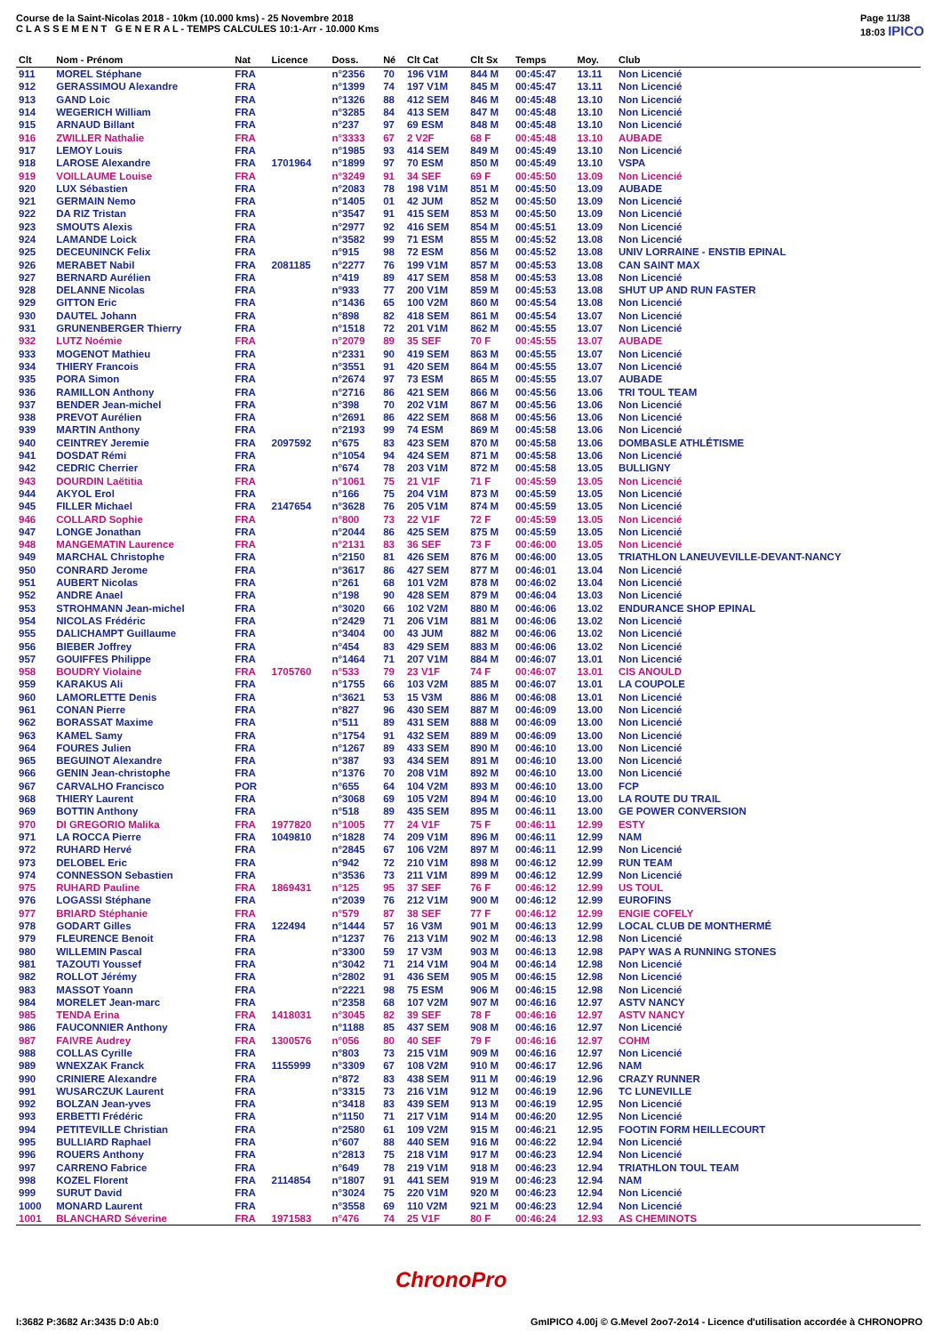Course de la Saint-Nicolas 2018 - 10km (10.000 kms) - 25 Novembre 2018
C L A S S E M E N T G E N E R A L - TEMPS CALCULES 10:1-Arr - 10.000 Kms
Page 11/38
18:03 IPICO
| Clt | Nom - Prénom | Nat | Licence | Doss. | Né | Clt Cat | Clt Sx | Temps | Moy. | Club |
| --- | --- | --- | --- | --- | --- | --- | --- | --- | --- | --- |
| 911 | MOREL Stéphane | FRA | | n°2356 | 70 | 196 V1M | 844 M | 00:45:47 | 13.11 | Non Licencié |
| 912 | GERASSIMOU Alexandre | FRA | | n°1399 | 74 | 197 V1M | 845 M | 00:45:47 | 13.11 | Non Licencié |
| 913 | GAND Loic | FRA | | n°1326 | 88 | 412 SEM | 846 M | 00:45:48 | 13.10 | Non Licencié |
| 914 | WEGERICH William | FRA | | n°3285 | 84 | 413 SEM | 847 M | 00:45:48 | 13.10 | Non Licencié |
| 915 | ARNAUD Billant | FRA | | n°237 | 97 | 69 ESM | 848 M | 00:45:48 | 13.10 | Non Licencié |
| 916 | ZWILLER Nathalie | FRA | | n°3333 | 67 | 2 V2F | 68 F | 00:45:48 | 13.10 | AUBADE |
| 917 | LEMOY Louis | FRA | | n°1985 | 93 | 414 SEM | 849 M | 00:45:49 | 13.10 | Non Licencié |
| 918 | LAROSE Alexandre | FRA | 1701964 | n°1899 | 97 | 70 ESM | 850 M | 00:45:49 | 13.10 | VSPA |
| 919 | VOILLAUME Louise | FRA | | n°3249 | 91 | 34 SEF | 69 F | 00:45:50 | 13.09 | Non Licencié |
| 920 | LUX Sébastien | FRA | | n°2083 | 78 | 198 V1M | 851 M | 00:45:50 | 13.09 | AUBADE |
| 921 | GERMAIN Nemo | FRA | | n°1405 | 01 | 42 JUM | 852 M | 00:45:50 | 13.09 | Non Licencié |
| 922 | DA RIZ Tristan | FRA | | n°3547 | 91 | 415 SEM | 853 M | 00:45:50 | 13.09 | Non Licencié |
| 923 | SMOUTS Alexis | FRA | | n°2977 | 92 | 416 SEM | 854 M | 00:45:51 | 13.09 | Non Licencié |
| 924 | LAMANDE Loick | FRA | | n°3582 | 99 | 71 ESM | 855 M | 00:45:52 | 13.08 | Non Licencié |
| 925 | DECEUNINCK Felix | FRA | | n°915 | 98 | 72 ESM | 856 M | 00:45:52 | 13.08 | UNIV LORRAINE - ENSTIB EPINAL |
| 926 | MERABET Nabil | FRA | 2081185 | n°2277 | 76 | 199 V1M | 857 M | 00:45:53 | 13.08 | CAN SAINT MAX |
| 927 | BERNARD Aurélien | FRA | | n°419 | 89 | 417 SEM | 858 M | 00:45:53 | 13.08 | Non Licencié |
| 928 | DELANNE Nicolas | FRA | | n°933 | 77 | 200 V1M | 859 M | 00:45:53 | 13.08 | SHUT UP AND RUN FASTER |
| 929 | GITTON Eric | FRA | | n°1436 | 65 | 100 V2M | 860 M | 00:45:54 | 13.08 | Non Licencié |
| 930 | DAUTEL Johann | FRA | | n°898 | 82 | 418 SEM | 861 M | 00:45:54 | 13.07 | Non Licencié |
| 931 | GRUNENBERGER Thierry | FRA | | n°1518 | 72 | 201 V1M | 862 M | 00:45:55 | 13.07 | Non Licencié |
| 932 | LUTZ Noémie | FRA | | n°2079 | 89 | 35 SEF | 70 F | 00:45:55 | 13.07 | AUBADE |
| 933 | MOGENOT Mathieu | FRA | | n°2331 | 90 | 419 SEM | 863 M | 00:45:55 | 13.07 | Non Licencié |
| 934 | THIERY Francois | FRA | | n°3551 | 91 | 420 SEM | 864 M | 00:45:55 | 13.07 | Non Licencié |
| 935 | PORA Simon | FRA | | n°2674 | 97 | 73 ESM | 865 M | 00:45:55 | 13.07 | AUBADE |
| 936 | RAMILLON Anthony | FRA | | n°2716 | 86 | 421 SEM | 866 M | 00:45:56 | 13.06 | TRI TOUL TEAM |
| 937 | BENDER Jean-michel | FRA | | n°398 | 70 | 202 V1M | 867 M | 00:45:56 | 13.06 | Non Licencié |
| 938 | PREVOT Aurélien | FRA | | n°2691 | 86 | 422 SEM | 868 M | 00:45:56 | 13.06 | Non Licencié |
| 939 | MARTIN Anthony | FRA | | n°2193 | 99 | 74 ESM | 869 M | 00:45:58 | 13.06 | Non Licencié |
| 940 | CEINTREY Jeremie | FRA | 2097592 | n°675 | 83 | 423 SEM | 870 M | 00:45:58 | 13.06 | DOMBASLE ATHLÉTISME |
| 941 | DOSDAT Rémi | FRA | | n°1054 | 94 | 424 SEM | 871 M | 00:45:58 | 13.06 | Non Licencié |
| 942 | CEDRIC Cherrier | FRA | | n°674 | 78 | 203 V1M | 872 M | 00:45:58 | 13.05 | BULLIGNY |
| 943 | DOURDIN Laëtitia | FRA | | n°1061 | 75 | 21 V1F | 71 F | 00:45:59 | 13.05 | Non Licencié |
| 944 | AKYOL Erol | FRA | | n°166 | 75 | 204 V1M | 873 M | 00:45:59 | 13.05 | Non Licencié |
| 945 | FILLER Michael | FRA | 2147654 | n°3628 | 76 | 205 V1M | 874 M | 00:45:59 | 13.05 | Non Licencié |
| 946 | COLLARD Sophie | FRA | | n°800 | 73 | 22 V1F | 72 F | 00:45:59 | 13.05 | Non Licencié |
| 947 | LONGE Jonathan | FRA | | n°2044 | 86 | 425 SEM | 875 M | 00:45:59 | 13.05 | Non Licencié |
| 948 | MANGEMATIN Laurence | FRA | | n°2131 | 83 | 36 SEF | 73 F | 00:46:00 | 13.05 | Non Licencié |
| 949 | MARCHAL Christophe | FRA | | n°2150 | 81 | 426 SEM | 876 M | 00:46:00 | 13.05 | TRIATHLON LANEUVEVILLE-DEVANT-NANCY |
| 950 | CONRARD Jerome | FRA | | n°3617 | 86 | 427 SEM | 877 M | 00:46:01 | 13.04 | Non Licencié |
| 951 | AUBERT Nicolas | FRA | | n°261 | 68 | 101 V2M | 878 M | 00:46:02 | 13.04 | Non Licencié |
| 952 | ANDRE Anael | FRA | | n°198 | 90 | 428 SEM | 879 M | 00:46:04 | 13.03 | Non Licencié |
| 953 | STROHMANN Jean-michel | FRA | | n°3020 | 66 | 102 V2M | 880 M | 00:46:06 | 13.02 | ENDURANCE SHOP EPINAL |
| 954 | NICOLAS Frédéric | FRA | | n°2429 | 71 | 206 V1M | 881 M | 00:46:06 | 13.02 | Non Licencié |
| 955 | DALICHAMPT Guillaume | FRA | | n°3404 | 00 | 43 JUM | 882 M | 00:46:06 | 13.02 | Non Licencié |
| 956 | BIEBER Joffrey | FRA | | n°454 | 83 | 429 SEM | 883 M | 00:46:06 | 13.02 | Non Licencié |
| 957 | GOUIFFES Philippe | FRA | | n°1464 | 71 | 207 V1M | 884 M | 00:46:07 | 13.01 | Non Licencié |
| 958 | BOUDRY Violaine | FRA | 1705760 | n°533 | 79 | 23 V1F | 74 F | 00:46:07 | 13.01 | CIS ANOULD |
| 959 | KARAKUS Ali | FRA | | n°1755 | 66 | 103 V2M | 885 M | 00:46:07 | 13.01 | LA COUPOLE |
| 960 | LAMORLETTE Denis | FRA | | n°3621 | 53 | 15 V3M | 886 M | 00:46:08 | 13.01 | Non Licencié |
| 961 | CONAN Pierre | FRA | | n°827 | 96 | 430 SEM | 887 M | 00:46:09 | 13.00 | Non Licencié |
| 962 | BORASSAT Maxime | FRA | | n°511 | 89 | 431 SEM | 888 M | 00:46:09 | 13.00 | Non Licencié |
| 963 | KAMEL Samy | FRA | | n°1754 | 91 | 432 SEM | 889 M | 00:46:09 | 13.00 | Non Licencié |
| 964 | FOURES Julien | FRA | | n°1267 | 89 | 433 SEM | 890 M | 00:46:10 | 13.00 | Non Licencié |
| 965 | BEGUINOT Alexandre | FRA | | n°387 | 93 | 434 SEM | 891 M | 00:46:10 | 13.00 | Non Licencié |
| 966 | GENIN Jean-christophe | FRA | | n°1376 | 70 | 208 V1M | 892 M | 00:46:10 | 13.00 | Non Licencié |
| 967 | CARVALHO Francisco | POR | | n°655 | 64 | 104 V2M | 893 M | 00:46:10 | 13.00 | FCP |
| 968 | THIERY Laurent | FRA | | n°3068 | 69 | 105 V2M | 894 M | 00:46:10 | 13.00 | LA ROUTE DU TRAIL |
| 969 | BOTTIN Anthony | FRA | | n°518 | 89 | 435 SEM | 895 M | 00:46:11 | 13.00 | GE POWER CONVERSION |
| 970 | DI GREGORIO Malika | FRA | 1977820 | n°1005 | 77 | 24 V1F | 75 F | 00:46:11 | 12.99 | ESTY |
| 971 | LA ROCCA Pierre | FRA | 1049810 | n°1828 | 74 | 209 V1M | 896 M | 00:46:11 | 12.99 | NAM |
| 972 | RUHARD Hervé | FRA | | n°2845 | 67 | 106 V2M | 897 M | 00:46:11 | 12.99 | Non Licencié |
| 973 | DELOBEL Eric | FRA | | n°942 | 72 | 210 V1M | 898 M | 00:46:12 | 12.99 | RUN TEAM |
| 974 | CONNESSON Sebastien | FRA | | n°3536 | 73 | 211 V1M | 899 M | 00:46:12 | 12.99 | Non Licencié |
| 975 | RUHARD Pauline | FRA | 1869431 | n°125 | 95 | 37 SEF | 76 F | 00:46:12 | 12.99 | US TOUL |
| 976 | LOGASSI Stéphane | FRA | | n°2039 | 76 | 212 V1M | 900 M | 00:46:12 | 12.99 | EUROFINS |
| 977 | BRIARD Stéphanie | FRA | | n°579 | 87 | 38 SEF | 77 F | 00:46:12 | 12.99 | ENGIE COFELY |
| 978 | GODART Gilles | FRA | 122494 | n°1444 | 57 | 16 V3M | 901 M | 00:46:13 | 12.99 | LOCAL CLUB DE MONTHERMÉ |
| 979 | FLEURENCE Benoit | FRA | | n°1237 | 76 | 213 V1M | 902 M | 00:46:13 | 12.98 | Non Licencié |
| 980 | WILLEMIN Pascal | FRA | | n°3300 | 59 | 17 V3M | 903 M | 00:46:13 | 12.98 | PAPY WAS A RUNNING STONES |
| 981 | TAZOUTI Youssef | FRA | | n°3042 | 71 | 214 V1M | 904 M | 00:46:14 | 12.98 | Non Licencié |
| 982 | ROLLOT Jérémy | FRA | | n°2802 | 91 | 436 SEM | 905 M | 00:46:15 | 12.98 | Non Licencié |
| 983 | MASSOT Yoann | FRA | | n°2221 | 98 | 75 ESM | 906 M | 00:46:15 | 12.98 | Non Licencié |
| 984 | MORELET Jean-marc | FRA | | n°2358 | 68 | 107 V2M | 907 M | 00:46:16 | 12.97 | ASTV NANCY |
| 985 | TENDA Erina | FRA | 1418031 | n°3045 | 82 | 39 SEF | 78 F | 00:46:16 | 12.97 | ASTV NANCY |
| 986 | FAUCONNIER Anthony | FRA | | n°1188 | 85 | 437 SEM | 908 M | 00:46:16 | 12.97 | Non Licencié |
| 987 | FAIVRE Audrey | FRA | 1300576 | n°056 | 80 | 40 SEF | 79 F | 00:46:16 | 12.97 | COHM |
| 988 | COLLAS Cyrille | FRA | | n°803 | 73 | 215 V1M | 909 M | 00:46:16 | 12.97 | Non Licencié |
| 989 | WNEXZAK Franck | FRA | 1155999 | n°3309 | 67 | 108 V2M | 910 M | 00:46:17 | 12.96 | NAM |
| 990 | CRINIERE Alexandre | FRA | | n°872 | 83 | 438 SEM | 911 M | 00:46:19 | 12.96 | CRAZY RUNNER |
| 991 | WUSARCZUK Laurent | FRA | | n°3315 | 73 | 216 V1M | 912 M | 00:46:19 | 12.96 | TC LUNEVILLE |
| 992 | BOLZAN Jean-yves | FRA | | n°3418 | 83 | 439 SEM | 913 M | 00:46:19 | 12.95 | Non Licencié |
| 993 | ERBETTI Frédéric | FRA | | n°1150 | 71 | 217 V1M | 914 M | 00:46:20 | 12.95 | Non Licencié |
| 994 | PETITEVILLE Christian | FRA | | n°2580 | 61 | 109 V2M | 915 M | 00:46:21 | 12.95 | FOOTIN FORM HEILLECOURT |
| 995 | BULLIARD Raphael | FRA | | n°607 | 88 | 440 SEM | 916 M | 00:46:22 | 12.94 | Non Licencié |
| 996 | ROUERS Anthony | FRA | | n°2813 | 75 | 218 V1M | 917 M | 00:46:23 | 12.94 | Non Licencié |
| 997 | CARRENO Fabrice | FRA | | n°649 | 78 | 219 V1M | 918 M | 00:46:23 | 12.94 | TRIATHLON TOUL TEAM |
| 998 | KOZEL Florent | FRA | 2114854 | n°1807 | 91 | 441 SEM | 919 M | 00:46:23 | 12.94 | NAM |
| 999 | SURUT David | FRA | | n°3024 | 75 | 220 V1M | 920 M | 00:46:23 | 12.94 | Non Licencié |
| 1000 | MONARD Laurent | FRA | | n°3558 | 69 | 110 V2M | 921 M | 00:46:23 | 12.94 | Non Licencié |
| 1001 | BLANCHARD Séverine | FRA | 1971583 | n°476 | 74 | 25 V1F | 80 F | 00:46:24 | 12.93 | AS CHEMINOTS |
ChronoPro
I:3682 P:3682 Ar:3435 D:0 Ab:0 GmIPICO 4.00j © G.Mevel 2oo7-2o14 - Licence d'utilisation accordée à CHRONOPRO